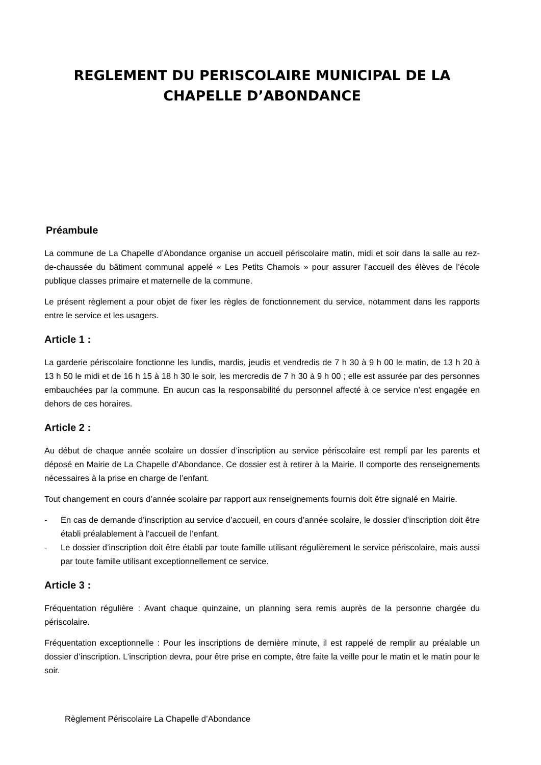REGLEMENT DU PERISCOLAIRE MUNICIPAL DE LA
CHAPELLE D’ABONDANCE
Préambule
La commune de La Chapelle d’Abondance organise un accueil périscolaire matin, midi et soir dans la salle au rez-de-chaussée du bâtiment communal appelé « Les Petits Chamois » pour assurer l’accueil des élèves de l’école publique classes primaire et maternelle de la commune.
Le présent règlement a pour objet de fixer les règles de fonctionnement du service, notamment dans les rapports entre le service et les usagers.
Article 1 :
La garderie périscolaire fonctionne les lundis, mardis, jeudis et vendredis de 7 h 30 à 9 h 00 le matin, de 13 h 20 à 13 h 50 le midi et de 16 h 15 à 18 h 30 le soir, les mercredis de 7 h 30 à 9 h 00 ; elle est assurée par des personnes embauchées par la commune. En aucun cas la responsabilité du personnel affecté à ce service n’est engagée en dehors de ces horaires.
Article 2 :
Au début de chaque année scolaire un dossier d’inscription au service périscolaire est rempli par les parents et déposé en Mairie de La Chapelle d’Abondance. Ce dossier est à retirer à la Mairie. Il comporte des renseignements nécessaires à la prise en charge de l’enfant.
Tout changement en cours d’année scolaire par rapport aux renseignements fournis doit être signalé en Mairie.
- En cas de demande d’inscription au service d’accueil, en cours d’année scolaire, le dossier d’inscription doit être établi préalablement à l’accueil de l’enfant.
- Le dossier d’inscription doit être établi par toute famille utilisant régulièrement le service périscolaire, mais aussi par toute famille utilisant exceptionnellement ce service.
Article 3 :
Fréquentation régulière : Avant chaque quinzaine, un planning sera remis auprès de la personne chargée du périscolaire.
Fréquentation exceptionnelle : Pour les inscriptions de dernière minute, il est rappelé de remplir au préalable un dossier d’inscription. L’inscription devra, pour être prise en compte, être faite la veille pour le matin et le matin pour le soir.
Règlement Périscolaire La Chapelle d’Abondance